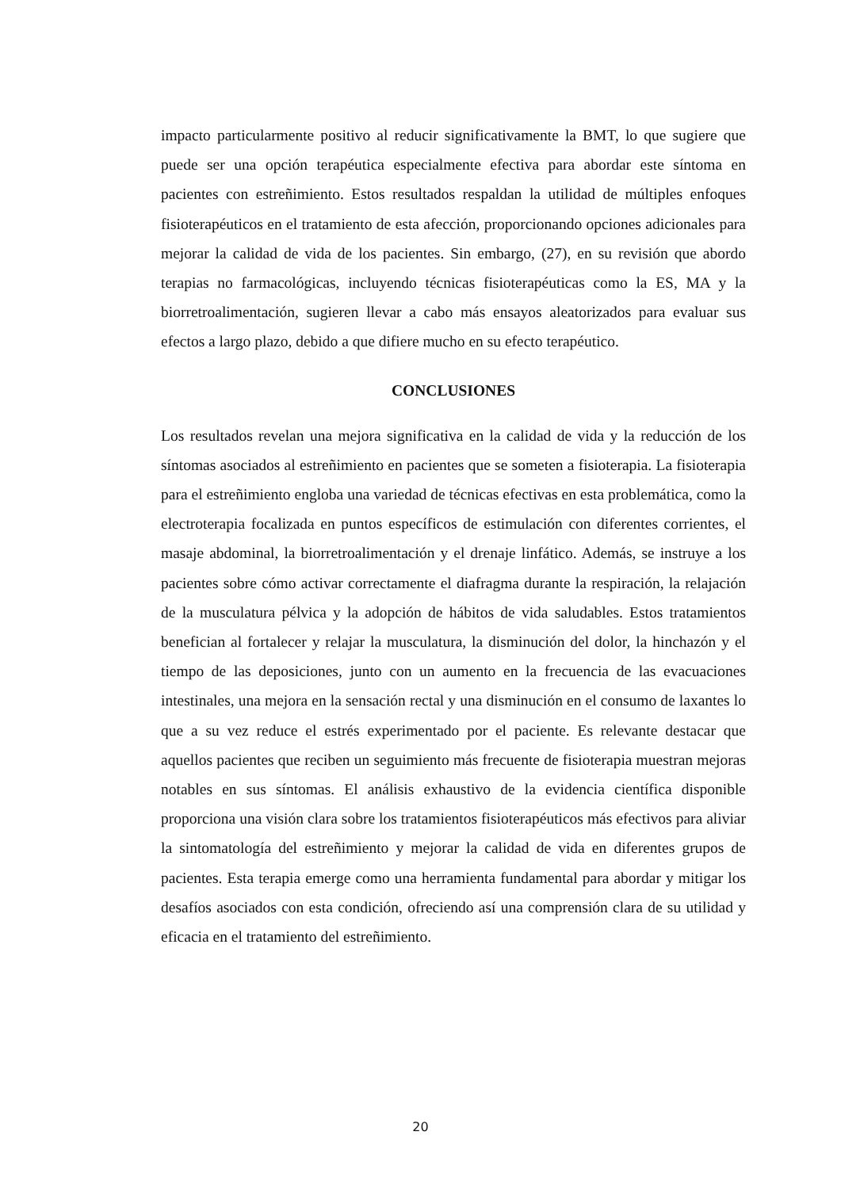impacto particularmente positivo al reducir significativamente la BMT, lo que sugiere que puede ser una opción terapéutica especialmente efectiva para abordar este síntoma en pacientes con estreñimiento. Estos resultados respaldan la utilidad de múltiples enfoques fisioterapéuticos en el tratamiento de esta afección, proporcionando opciones adicionales para mejorar la calidad de vida de los pacientes. Sin embargo, (27), en su revisión que abordo terapias no farmacológicas, incluyendo técnicas fisioterapéuticas como la ES, MA y la biorretroalimentación, sugieren llevar a cabo más ensayos aleatorizados para evaluar sus efectos a largo plazo, debido a que difiere mucho en su efecto terapéutico.
CONCLUSIONES
Los resultados revelan una mejora significativa en la calidad de vida y la reducción de los síntomas asociados al estreñimiento en pacientes que se someten a fisioterapia. La fisioterapia para el estreñimiento engloba una variedad de técnicas efectivas en esta problemática, como la electroterapia focalizada en puntos específicos de estimulación con diferentes corrientes, el masaje abdominal, la biorretroalimentación y el drenaje linfático. Además, se instruye a los pacientes sobre cómo activar correctamente el diafragma durante la respiración, la relajación de la musculatura pélvica y la adopción de hábitos de vida saludables. Estos tratamientos benefician al fortalecer y relajar la musculatura, la disminución del dolor, la hinchazón y el tiempo de las deposiciones, junto con un aumento en la frecuencia de las evacuaciones intestinales, una mejora en la sensación rectal y una disminución en el consumo de laxantes lo que a su vez reduce el estrés experimentado por el paciente. Es relevante destacar que aquellos pacientes que reciben un seguimiento más frecuente de fisioterapia muestran mejoras notables en sus síntomas. El análisis exhaustivo de la evidencia científica disponible proporciona una visión clara sobre los tratamientos fisioterapéuticos más efectivos para aliviar la sintomatología del estreñimiento y mejorar la calidad de vida en diferentes grupos de pacientes. Esta terapia emerge como una herramienta fundamental para abordar y mitigar los desafíos asociados con esta condición, ofreciendo así una comprensión clara de su utilidad y eficacia en el tratamiento del estreñimiento.
20